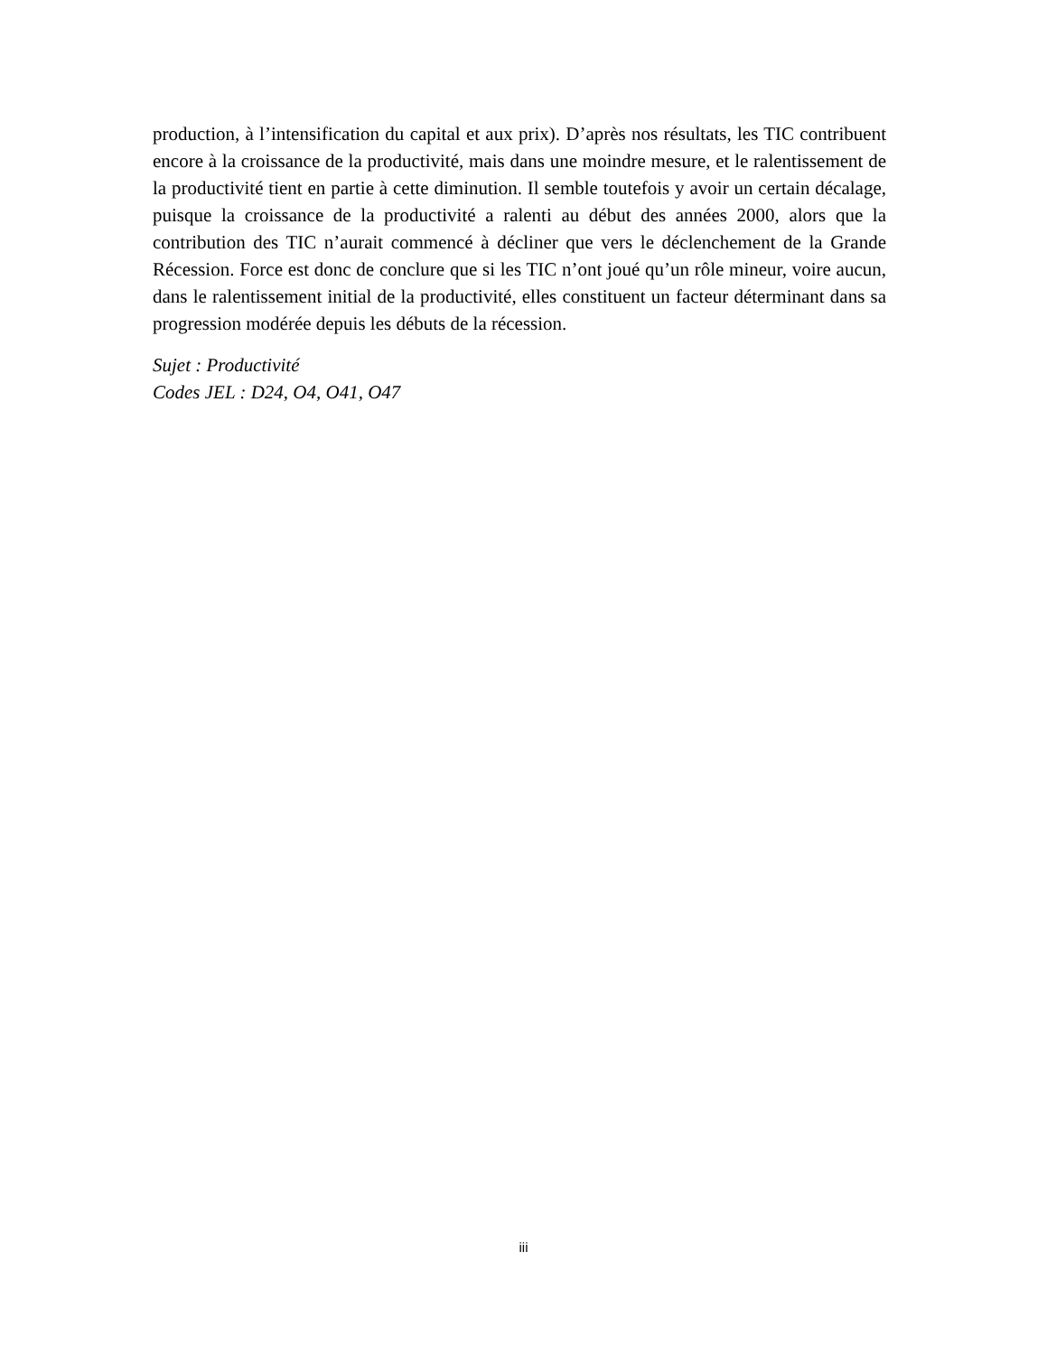production, à l’intensification du capital et aux prix). D’après nos résultats, les TIC contribuent encore à la croissance de la productivité, mais dans une moindre mesure, et le ralentissement de la productivité tient en partie à cette diminution. Il semble toutefois y avoir un certain décalage, puisque la croissance de la productivité a ralenti au début des années 2000, alors que la contribution des TIC n’aurait commencé à décliner que vers le déclenchement de la Grande Récession. Force est donc de conclure que si les TIC n’ont joué qu’un rôle mineur, voire aucun, dans le ralentissement initial de la productivité, elles constituent un facteur déterminant dans sa progression modérée depuis les débuts de la récession.
Sujet : Productivité
Codes JEL : D24, O4, O41, O47
iii